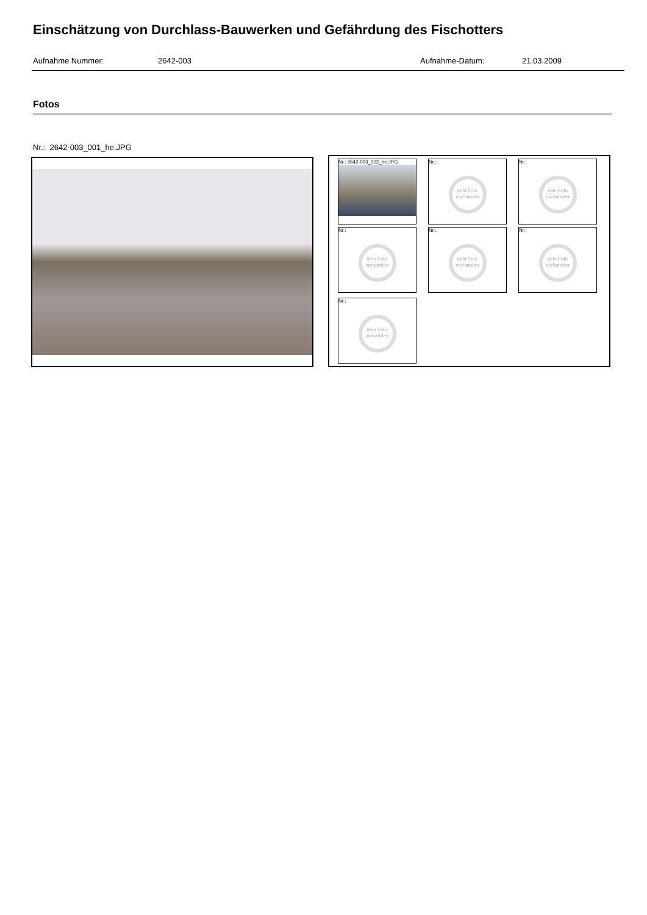Einschätzung von Durchlass-Bauwerken und Gefährdung des Fischotters
Aufnahme Nummer: 2642-003 Aufnahme-Datum: 21.03.2009
Fotos
Nr.: 2642-003_001_he.JPG
Nr.: 2642-003_002_he.JPG
Nr.:
kein Foto vorhanden
Nr.:
kein Foto vorhanden
Nr.:
kein Foto vorhanden
Nr.:
kein Foto vorhanden
Nr.:
kein Foto vorhanden
Nr.:
kein Foto vorhanden